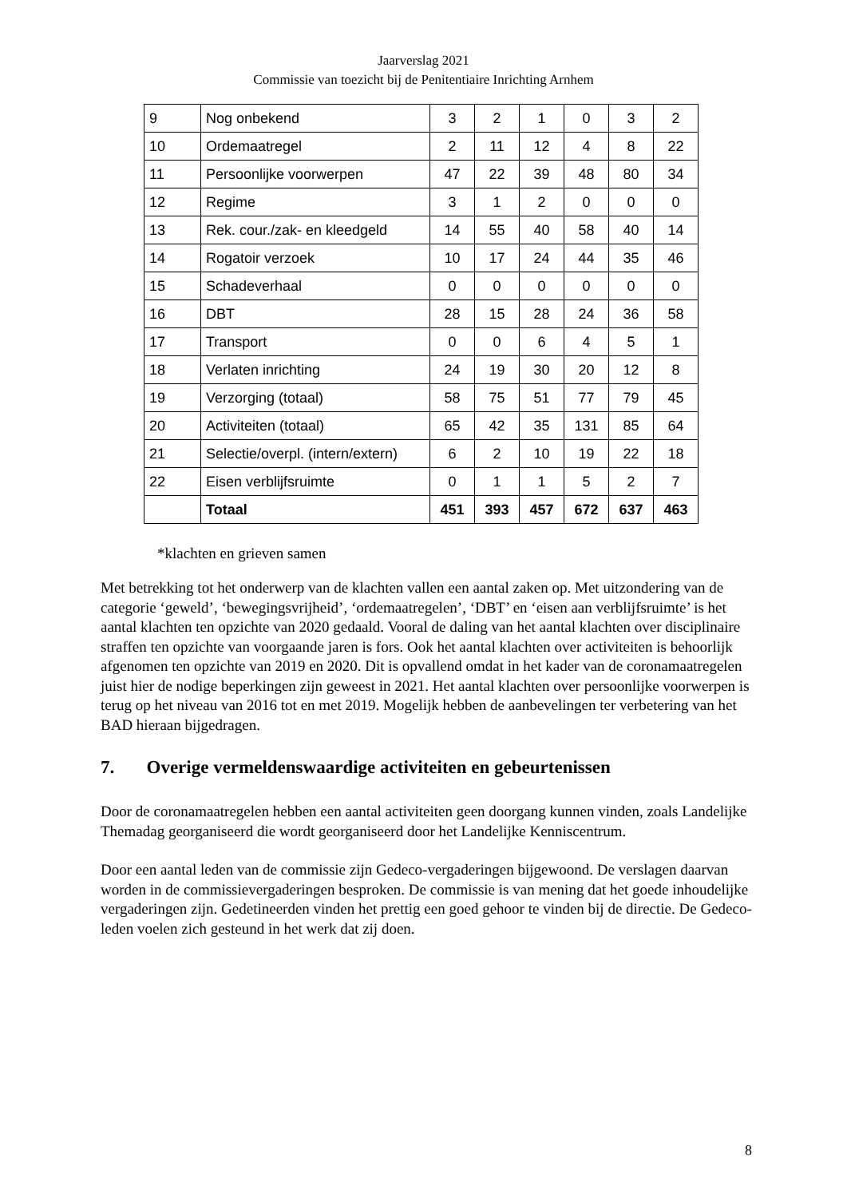Jaarverslag 2021
Commissie van toezicht bij de Penitentiaire Inrichting Arnhem
| 9 | Nog onbekend | 3 | 2 | 1 | 0 | 3 | 2 |
| 10 | Ordemaatregel | 2 | 11 | 12 | 4 | 8 | 22 |
| 11 | Persoonlijke voorwerpen | 47 | 22 | 39 | 48 | 80 | 34 |
| 12 | Regime | 3 | 1 | 2 | 0 | 0 | 0 |
| 13 | Rek. cour./zak- en kleedgeld | 14 | 55 | 40 | 58 | 40 | 14 |
| 14 | Rogatoir verzoek | 10 | 17 | 24 | 44 | 35 | 46 |
| 15 | Schadeverhaal | 0 | 0 | 0 | 0 | 0 | 0 |
| 16 | DBT | 28 | 15 | 28 | 24 | 36 | 58 |
| 17 | Transport | 0 | 0 | 6 | 4 | 5 | 1 |
| 18 | Verlaten inrichting | 24 | 19 | 30 | 20 | 12 | 8 |
| 19 | Verzorging (totaal) | 58 | 75 | 51 | 77 | 79 | 45 |
| 20 | Activiteiten (totaal) | 65 | 42 | 35 | 131 | 85 | 64 |
| 21 | Selectie/overpl. (intern/extern) | 6 | 2 | 10 | 19 | 22 | 18 |
| 22 | Eisen verblijfsruimte | 0 | 1 | 1 | 5 | 2 | 7 |
| | Totaal | 451 | 393 | 457 | 672 | 637 | 463 |
*klachten en grieven samen
Met betrekking tot het onderwerp van de klachten vallen een aantal zaken op. Met uitzondering van de categorie ‘geweld’, ‘bewegingsvrijheid’, ‘ordemaatregelen’, ‘DBT’ en ‘eisen aan verblijfsruimte’ is het aantal klachten ten opzichte van 2020 gedaald. Vooral de daling van het aantal klachten over disciplinaire straffen ten opzichte van voorgaande jaren is fors. Ook het aantal klachten over activiteiten is behoorlijk afgenomen ten opzichte van 2019 en 2020. Dit is opvallend omdat in het kader van de coronamaatregelen juist hier de nodige beperkingen zijn geweest in 2021. Het aantal klachten over persoonlijke voorwerpen is terug op het niveau van 2016 tot en met 2019. Mogelijk hebben de aanbevelingen ter verbetering van het BAD hieraan bijgedragen.
7. Overige vermeldenswaardige activiteiten en gebeurtenissen
Door de coronamaatregelen hebben een aantal activiteiten geen doorgang kunnen vinden, zoals Landelijke Themadag georganiseerd die wordt georganiseerd door het Landelijke Kenniscentrum.
Door een aantal leden van de commissie zijn Gedeco-vergaderingen bijgewoond. De verslagen daarvan worden in de commissievergaderingen besproken. De commissie is van mening dat het goede inhoudelijke vergaderingen zijn. Gedetineerden vinden het prettig een goed gehoor te vinden bij de directie. De Gedeco-leden voelen zich gesteund in het werk dat zij doen.
8